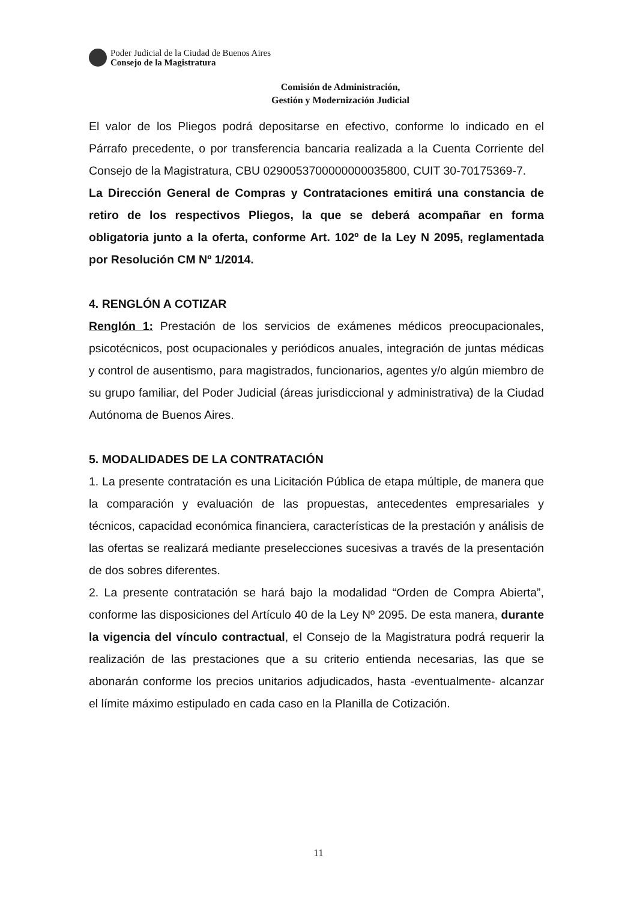Poder Judicial de la Ciudad de Buenos Aires
Consejo de la Magistratura
Comisión de Administración,
Gestión y Modernización Judicial
El valor de los Pliegos podrá depositarse en efectivo, conforme lo indicado en el Párrafo precedente, o por transferencia bancaria realizada a la Cuenta Corriente del Consejo de la Magistratura, CBU 0290053700000000035800, CUIT 30-70175369-7.
La Dirección General de Compras y Contrataciones emitirá una constancia de retiro de los respectivos Pliegos, la que se deberá acompañar en forma obligatoria junto a la oferta, conforme Art. 102º de la Ley N 2095, reglamentada por Resolución CM Nº 1/2014.
4. RENGLÓN A COTIZAR
Renglón 1: Prestación de los servicios de exámenes médicos preocupacionales, psicotécnicos, post ocupacionales y periódicos anuales, integración de juntas médicas y control de ausentismo, para magistrados, funcionarios, agentes y/o algún miembro de su grupo familiar, del Poder Judicial (áreas jurisdiccional y administrativa) de la Ciudad Autónoma de Buenos Aires.
5. MODALIDADES DE LA CONTRATACIÓN
1. La presente contratación es una Licitación Pública de etapa múltiple, de manera que la comparación y evaluación de las propuestas, antecedentes empresariales y técnicos, capacidad económica financiera, características de la prestación y análisis de las ofertas se realizará mediante preselecciones sucesivas a través de la presentación de dos sobres diferentes.
2. La presente contratación se hará bajo la modalidad “Orden de Compra Abierta”, conforme las disposiciones del Artículo 40 de la Ley Nº 2095. De esta manera, durante la vigencia del vínculo contractual, el Consejo de la Magistratura podrá requerir la realización de las prestaciones que a su criterio entienda necesarias, las que se abonarán conforme los precios unitarios adjudicados, hasta -eventualmente- alcanzar el límite máximo estipulado en cada caso en la Planilla de Cotización.
11